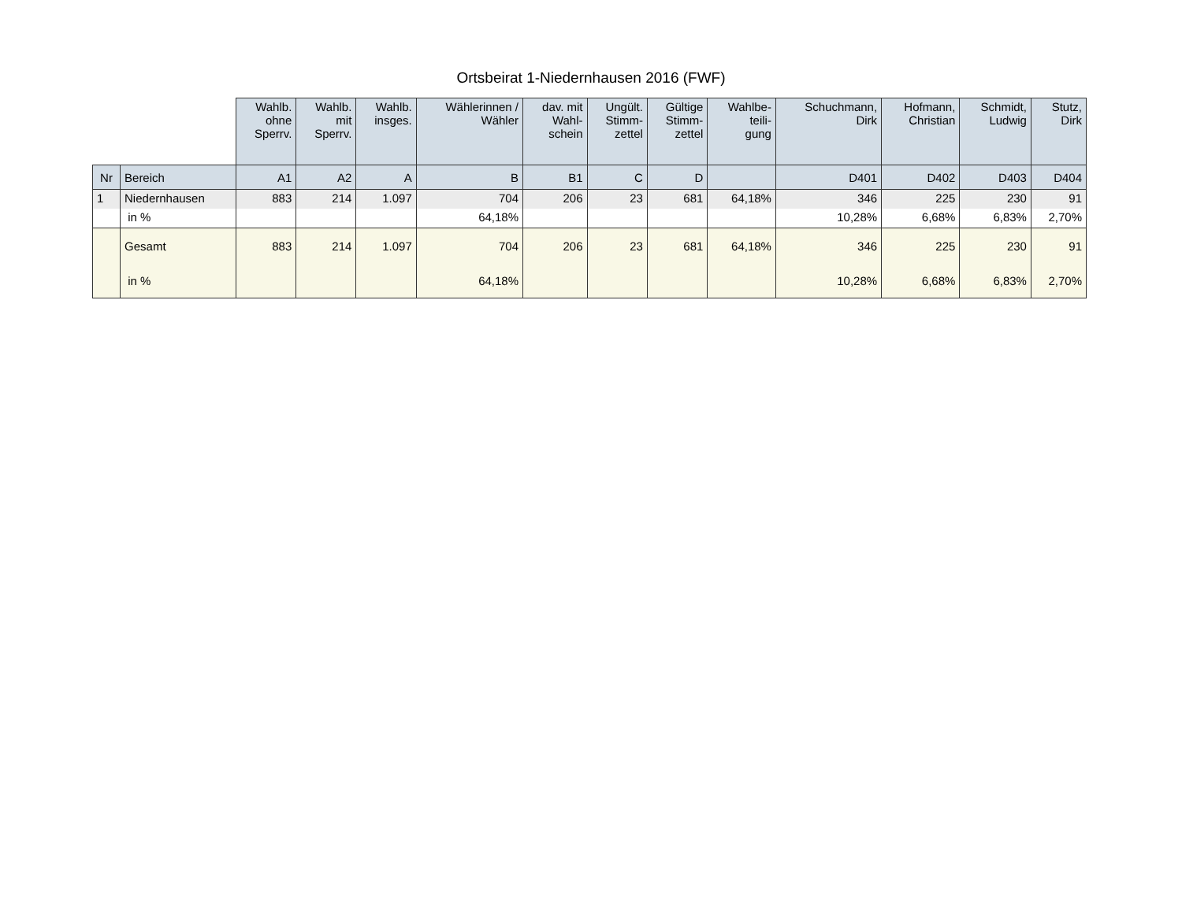Ortsbeirat 1-Niedernhausen 2016 (FWF)
| | | Wahlb. ohne Sperrv. | Wahlb. mit Sperrv. | Wahlb. insges. | Wählerinnen / Wähler | dav. mit Wahl- schein | Ungült. Stimm- zettel | Gültige Stimm- zettel | Wahlbe- teili- gung | Schuchmann, Dirk | Hofmann, Christian | Schmidt, Ludwig | Stutz, Dirk |
| --- | --- | --- | --- | --- | --- | --- | --- | --- | --- | --- | --- | --- | --- |
| Nr | Bereich | A1 | A2 | A | B | B1 | C | D | | D401 | D402 | D403 | D404 |
| 1 | Niedernhausen | 883 | 214 | 1.097 | 704 | 206 | 23 | 681 | 64,18% | 346 | 225 | 230 | 91 |
| | in % | | | | 64,18% | | | | | 10,28% | 6,68% | 6,83% | 2,70% |
| | Gesamt | 883 | 214 | 1.097 | 704 | 206 | 23 | 681 | 64,18% | 346 | 225 | 230 | 91 |
| | in % | | | | 64,18% | | | | | 10,28% | 6,68% | 6,83% | 2,70% |